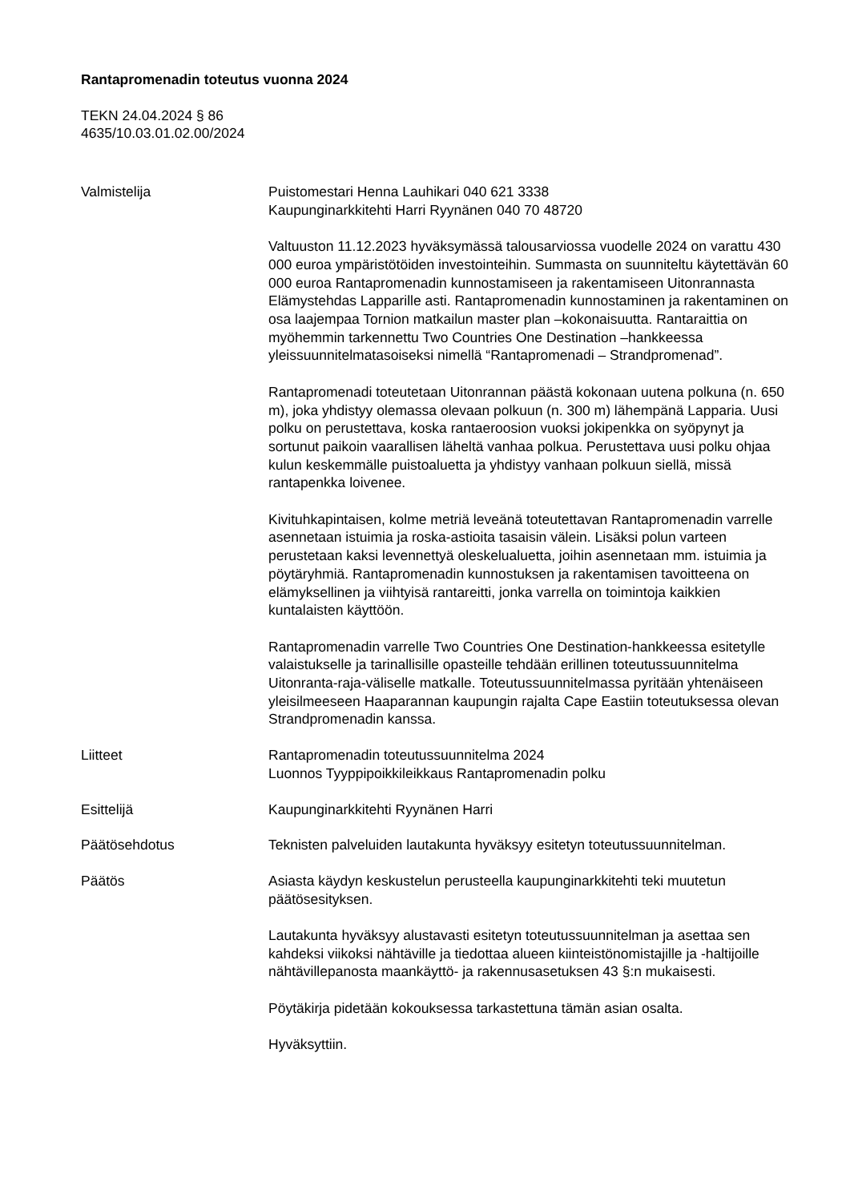Rantapromenadin toteutus vuonna 2024
TEKN 24.04.2024 § 86
4635/10.03.01.02.00/2024
Valmistelija Puistomestari Henna Lauhikari 040 621 3338
Kaupunginarkkitehti Harri Ryynänen 040 70 48720
Valtuuston 11.12.2023 hyväksymässä talousarviossa vuodelle 2024 on varattu 430 000 euroa ympäristötöiden investointeihin. Summasta on suunniteltu käytettävän 60 000 euroa Rantapromenadin kunnostamiseen ja rakentamiseen Uitonrannasta Elämystehdas Lapparille asti. Rantapromenadin kunnostaminen ja rakentaminen on osa laajempaa Tornion matkailun master plan –kokonaisuutta. Rantaraittia on myöhemmin tarkennettu Two Countries One Destination –hankkeessa yleissuunnitelmatasoiseksi nimellä “Rantapromenadi – Strandpromenad”.
Rantapromenadi toteutetaan Uitonrannan päästä kokonaan uutena polkuna (n. 650 m), joka yhdistyy olemassa olevaan polkuun (n. 300 m) lähempänä Lapparia. Uusi polku on perustettava, koska rantaeroosion vuoksi jokipenkka on syöpynyt ja sortunut paikoin vaarallisen läheltä vanhaa polkua. Perustettava uusi polku ohjaa kulun keskemmälle puistoaluetta ja yhdistyy vanhaan polkuun siellä, missä rantapenkka loivenee.
Kivituhkapintaisen, kolme metriä leveänä toteutettavan Rantapromenadin varrelle asennetaan istuimia ja roska-astioita tasaisin välein. Lisäksi polun varteen perustetaan kaksi levennettyä oleskelualuetta, joihin asennetaan mm. istuimia ja pöytäryhmiä. Rantapromenadin kunnostuksen ja rakentamisen tavoitteena on elämyksellinen ja viihtyisä rantareitti, jonka varrella on toimintoja kaikkien kuntalaisten käyttöön.
Rantapromenadin varrelle Two Countries One Destination-hankkeessa esitetylle valaistukselle ja tarinallisille opasteille tehdään erillinen toteutussuunnitelma Uitonranta-raja-väliselle matkalle. Toteutussuunnitelmassa pyritään yhtenäiseen yleisilmeeseen Haaparannan kaupungin rajalta Cape Eastiin toteutuksessa olevan Strandpromenadin kanssa.
Liitteet Rantapromenadin toteutussuunnitelma 2024
Luonnos Tyyppipoikkileikkaus Rantapromenadin polku
Esittelijä Kaupunginarkkitehti Ryynänen Harri
Päätösehdotus Teknisten palveluiden lautakunta hyväksyy esitetyn toteutussuunnitelman.
Päätös Asiasta käydyn keskustelun perusteella kaupunginarkkitehti teki muutetun päätösesityksen.
Lautakunta hyväksyy alustavasti esitetyn toteutussuunnitelman ja asettaa sen kahdeksi viikoksi nähtäville ja tiedottaa alueen kiinteistönomistajille ja -haltijoille nähtävillepanosta maankäyttö- ja rakennusasetuksen 43 §:n mukaisesti.
Pöytäkirja pidetään kokouksessa tarkastettuna tämän asian osalta.
Hyväksyttiin.